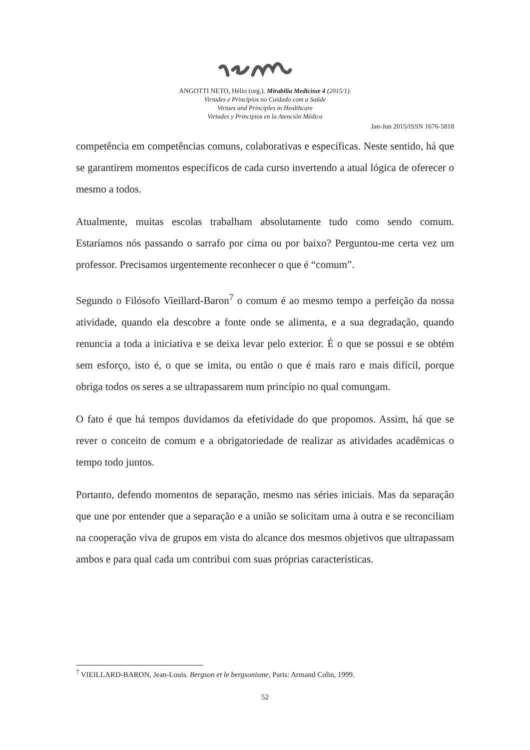ANGOTTI NETO, Hélio (org.). Mirabilia Medicinæ 4 (2015/1).
Virtudes e Princípios no Cuidado com a Saúde
Virtues and Principles in Healthcare
Virtudes y Principios en la Atención Médica
Jan-Jun 2015/ISSN 1676-5818
competência em competências comuns, colaborativas e específicas. Neste sentido, há que se garantirem momentos específicos de cada curso invertendo a atual lógica de oferecer o mesmo a todos.
Atualmente, muitas escolas trabalham absolutamente tudo como sendo comum. Estaríamos nós passando o sarrafo por cima ou por baixo? Perguntou-me certa vez um professor. Precisamos urgentemente reconhecer o que é “comum”.
Segundo o Filósofo Vieillard-Baron<sup>7</sup> o comum é ao mesmo tempo a perfeição da nossa atividade, quando ela descobre a fonte onde se alimenta, e a sua degradação, quando renuncia a toda a iniciativa e se deixa levar pelo exterior. É o que se possui e se obtém sem esforço, isto é, o que se imita, ou então o que é mais raro e mais difícil, porque obriga todos os seres a se ultrapassarem num princípio no qual comungam.
O fato é que há tempos duvidamos da efetividade do que propomos. Assim, há que se rever o conceito de comum e a obrigatoriedade de realizar as atividades acadêmicas o tempo todo juntos.
Portanto, defendo momentos de separação, mesmo nas séries iniciais. Mas da separação que une por entender que a separação e a união se solicitam uma à outra e se reconciliam na cooperação viva de grupos em vista do alcance dos mesmos objetivos que ultrapassam ambos e para qual cada um contribui com suas próprias características.
<sup>7</sup> VIEILLARD-BARON, Jean-Louis. Bergson et le bergsonisme, Paris: Armand Colin, 1999.
52